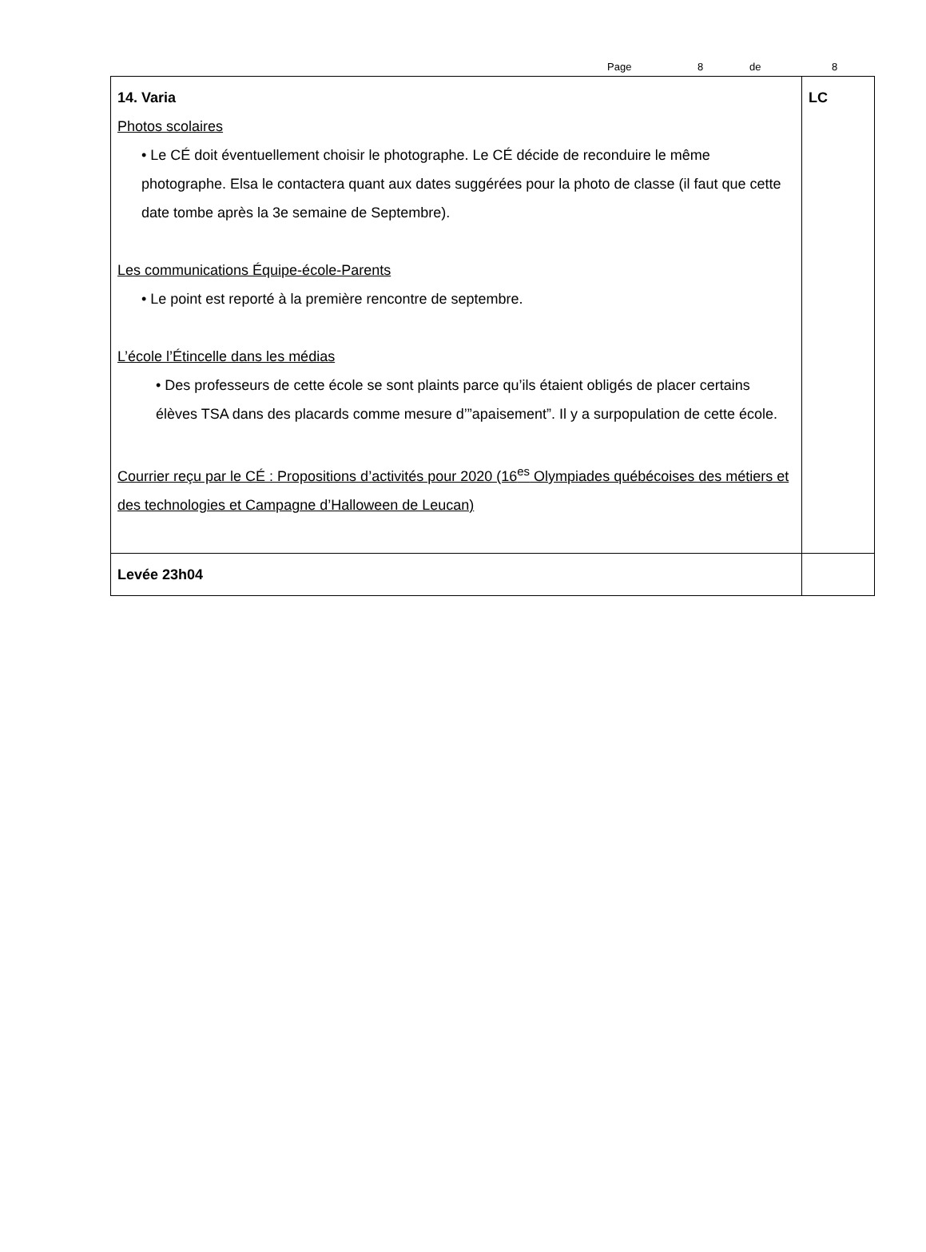Page 8 de 8
| 14. Varia Photos scolaires • Le CÉ doit éventuellement choisir le photographe. Le CÉ décide de reconduire le même photographe. Elsa le contactera quant aux dates suggérées pour la photo de classe (il faut que cette date tombe après la 3e semaine de Septembre). Les communications Équipe-école-Parents • Le point est reporté à la première rencontre de septembre. L’école l’Étincelle dans les médias • Des professeurs de cette école se sont plaints parce qu’ils étaient obligés de placer certains élèves TSA dans des placards comme mesure d’”apaisement”. Il y a surpopulation de cette école. Courrier reçu par le CÉ : Propositions d’activités pour 2020 (16<sup>es</sup> Olympiades québécoises des métiers et des technologies et Campagne d’Halloween de Leucan) | LC |
| Levée 23h04 | |